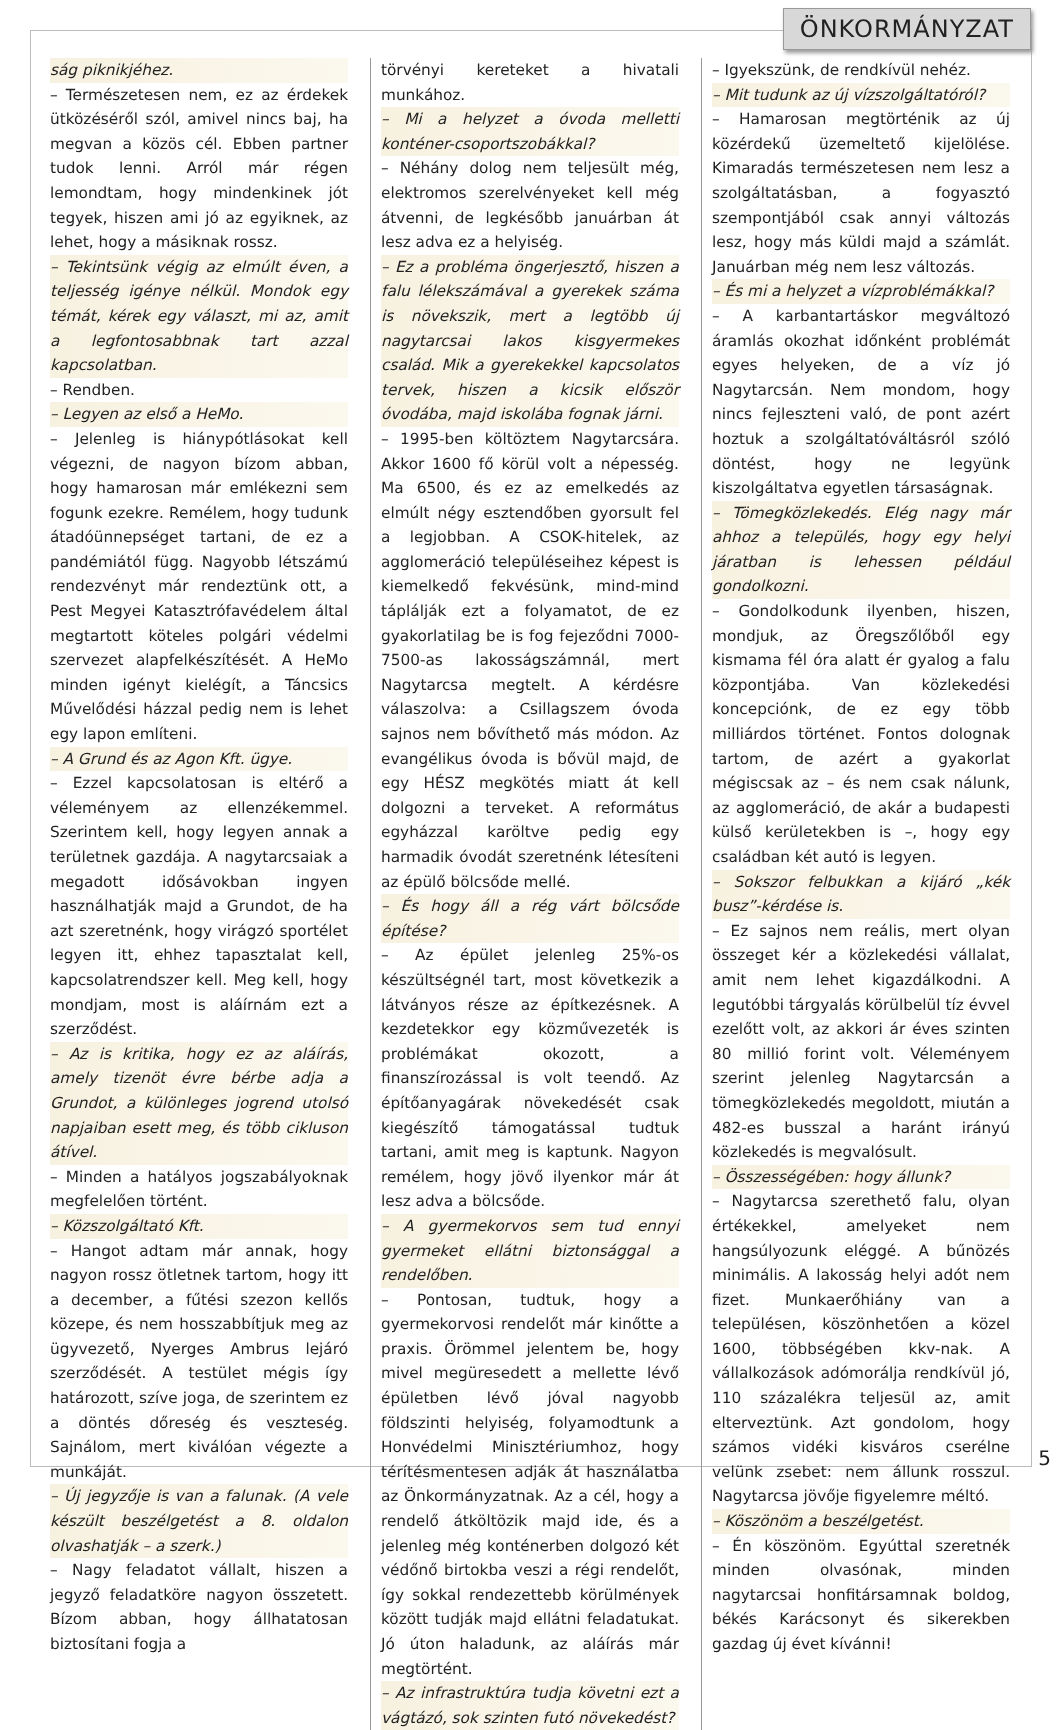ÖNKORMÁNYZAT
ság piknikjéhez.
– Természetesen nem, ez az érdekek ütközéséről szól, amivel nincs baj, ha megvan a közös cél. Ebben partner tudok lenni. Arról már régen lemondtam, hogy mindenkinek jót tegyek, hiszen ami jó az egyiknek, az lehet, hogy a másiknak rossz.
– Tekintsünk végig az elmúlt éven, a teljesség igénye nélkül. Mondok egy témát, kérek egy választ, mi az, amit a legfontosabbnak tart azzal kapcsolatban.
– Rendben.
– Legyen az első a HeMo.
– Jelenleg is hiánypótlásokat kell végezni, de nagyon bízom abban, hogy hamarosan már emlékezni sem fogunk ezekre. Remélem, hogy tudunk átadóünnepséget tartani, de ez a pandémiától függ. Nagyobb létszámú rendezvényt már rendeztünk ott, a Pest Megyei Katasztrófavédelem által megtartott köteles polgári védelmi szervezet alapfelkészítését. A HeMo minden igényt kielégít, a Táncsics Művelődési házzal pedig nem is lehet egy lapon említeni.
– A Grund és az Agon Kft. ügye.
– Ezzel kapcsolatosan is eltérő a véleményem az ellenzékemmel. Szerintem kell, hogy legyen annak a területnek gazdája. A nagytarcsaiak a megadott idősávokban ingyen használhatják majd a Grundot, de ha azt szeretnénk, hogy virágzó sportélet legyen itt, ehhez tapasztalat kell, kapcsolatrendszer kell. Meg kell, hogy mondjam, most is aláírnám ezt a szerződést.
– Az is kritika, hogy ez az aláírás, amely tizenöt évre bérbe adja a Grundot, a különleges jogrend utolsó napjaiban esett meg, és több cikluson átível.
– Minden a hatályos jogszabályoknak megfelelően történt.
– Közszolgáltató Kft.
– Hangot adtam már annak, hogy nagyon rossz ötletnek tartom, hogy itt a december, a fűtési szezon kellős közepe, és nem hosszabbítjuk meg az ügyvezető, Nyerges Ambrus lejáró szerződését. A testület mégis így határozott, szíve joga, de szerintem ez a döntés dőreség és veszteség. Sajnálom, mert kiválóan végezte a munkáját.
– Új jegyzője is van a falunak. (A vele készült beszélgetést a 8. oldalon olvashatják – a szerk.)
– Nagy feladatot vállalt, hiszen a jegyző feladatköre nagyon összetett. Bízom abban, hogy állhatatosan biztosítani fogja a
törvényi kereteket a hivatali munkához.
– Mi a helyzet a óvoda melletti konténer-csoportszobákkal?
– Néhány dolog nem teljesült még, elektromos szerelvényeket kell még átvenni, de legkésőbb januárban át lesz adva ez a helyiség.
– Ez a probléma öngerjesztő, hiszen a falu lélekszámával a gyerekek száma is növekszik, mert a legtöbb új nagytarcsai lakos kisgyermekes család. Mik a gyerekekkel kapcsolatos tervek, hiszen a kicsik először óvodába, majd iskolába fognak járni.
– 1995-ben költöztem Nagytarcsára. Akkor 1600 fő körül volt a népesség. Ma 6500, és ez az emelkedés az elmúlt négy esztendőben gyorsult fel a legjobban. A CSOK-hitelek, az agglomeráció településeihez képest is kiemelkedő fekvésünk, mind-mind táplálják ezt a folyamatot, de ez gyakorlatilag be is fog fejeződni 7000-7500-as lakosságszámnál, mert Nagytarcsa megtelt. A kérdésre válaszolva: a Csillagszem óvoda sajnos nem bővíthető más módon. Az evangélikus óvoda is bővül majd, de egy HÉSZ megkötés miatt át kell dolgozni a terveket. A református egyházzal karöltve pedig egy harmadik óvodát szeretnénk létesíteni az épülő bölcsőde mellé.
– És hogy áll a rég várt bölcsőde építése?
– Az épület jelenleg 25%-os készültségnél tart, most következik a látványos része az építkezésnek. A kezdetekkor egy közművezeték is problémákat okozott, a finanszírozással is volt teendő. Az építőanyagárak növekedését csak kiegészítő támogatással tudtuk tartani, amit meg is kaptunk. Nagyon remélem, hogy jövő ilyenkor már át lesz adva a bölcsőde.
– A gyermekorvos sem tud ennyi gyermeket ellátni biztonsággal a rendelőben.
– Pontosan, tudtuk, hogy a gyermekorvosi rendelőt már kinőtte a praxis. Örömmel jelentem be, hogy mivel megüresedett a mellette lévő épületben lévő jóval nagyobb földszinti helyiség, folyamodtunk a Honvédelmi Minisztériumhoz, hogy térítésmentesen adják át használatba az Önkormányzatnak. Az a cél, hogy a rendelő átköltözik majd ide, és a jelenleg még konténerben dolgozó két védőnő birtokba veszi a régi rendelőt, így sokkal rendezettebb körülmények között tudják majd ellátni feladatukat. Jó úton haladunk, az aláírás már megtörtént.
– Az infrastruktúra tudja követni ezt a vágtázó, sok szinten futó növekedést?
– Igyekszünk, de rendkívül nehéz.
– Mit tudunk az új vízszolgáltatóról?
– Hamarosan megtörténik az új közérdekű üzemeltető kijelölése. Kimaradás természetesen nem lesz a szolgáltatásban, a fogyasztó szempontjából csak annyi változás lesz, hogy más küldi majd a számlát. Januárban még nem lesz változás.
– És mi a helyzet a vízproblémákkal?
– A karbantartáskor megváltozó áramlás okozhat időnként problémát egyes helyeken, de a víz jó Nagytarcsán. Nem mondom, hogy nincs fejleszteni való, de pont azért hoztuk a szolgáltatóváltásról szóló döntést, hogy ne legyünk kiszolgáltatva egyetlen társaságnak.
– Tömegközlekedés. Elég nagy már ahhoz a település, hogy egy helyi járatban is lehessen például gondolkozni.
– Gondolkodunk ilyenben, hiszen, mondjuk, az Öregszőlőből egy kismama fél óra alatt ér gyalog a falu központjába. Van közlekedési koncepciónk, de ez egy több milliárdos történet. Fontos dolognak tartom, de azért a gyakorlat mégiscsak az – és nem csak nálunk, az agglomeráció, de akár a budapesti külső kerületekben is –, hogy egy családban két autó is legyen.
– Sokszor felbukkan a kijáró „kék busz”-kérdése is.
– Ez sajnos nem reális, mert olyan összeget kér a közlekedési vállalat, amit nem lehet kigazdálkodni. A legutóbbi tárgyalás körülbelül tíz évvel ezelőtt volt, az akkori ár éves szinten 80 millió forint volt. Véleményem szerint jelenleg Nagytarcsán a tömegközlekedés megoldott, miután a 482-es busszal a haránt irányú közlekedés is megvalósult.
– Összességében: hogy állunk?
– Nagytarcsa szerethető falu, olyan értékekkel, amelyeket nem hangsúlyozunk eléggé. A bűnözés minimális. A lakosság helyi adót nem fizet. Munkaerőhiány van a településen, köszönhetően a közel 1600, többségében kkv-nak. A vállalkozások adómorálja rendkívül jó, 110 százalékra teljesül az, amit elterveztünk. Azt gondolom, hogy számos vidéki kisváros cserélne velünk zsebet: nem állunk rosszul. Nagytarcsa jövője figyelemre méltó.
– Köszönöm a beszélgetést.
– Én köszönöm. Egyúttal szeretnék minden olvasónak, minden nagytarcsai honfitársamnak boldog, békés Karácsonyt és sikerekben gazdag új évet kívánni!
5